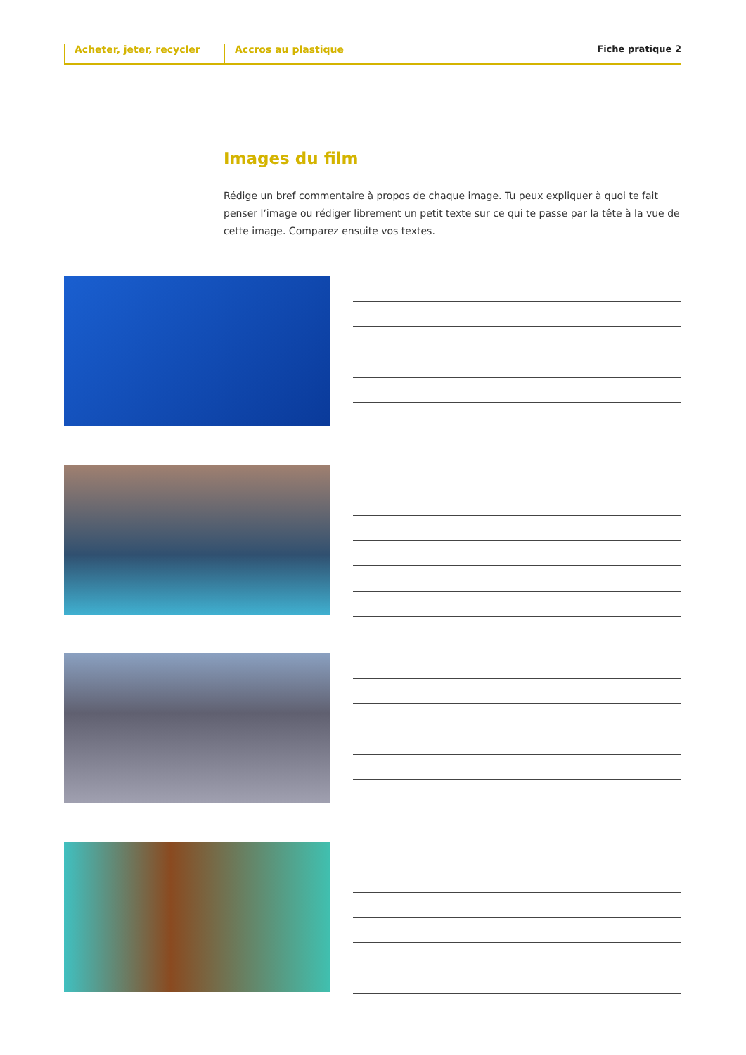Acheter, jeter, recycler Accros au plastique Fiche pratique 2
Images du film
Rédige un bref commentaire à propos de chaque image. Tu peux expliquer à quoi te fait penser l’image ou rédiger librement un petit texte sur ce qui te passe par la tête à la vue de cette image. Comparez ensuite vos textes.